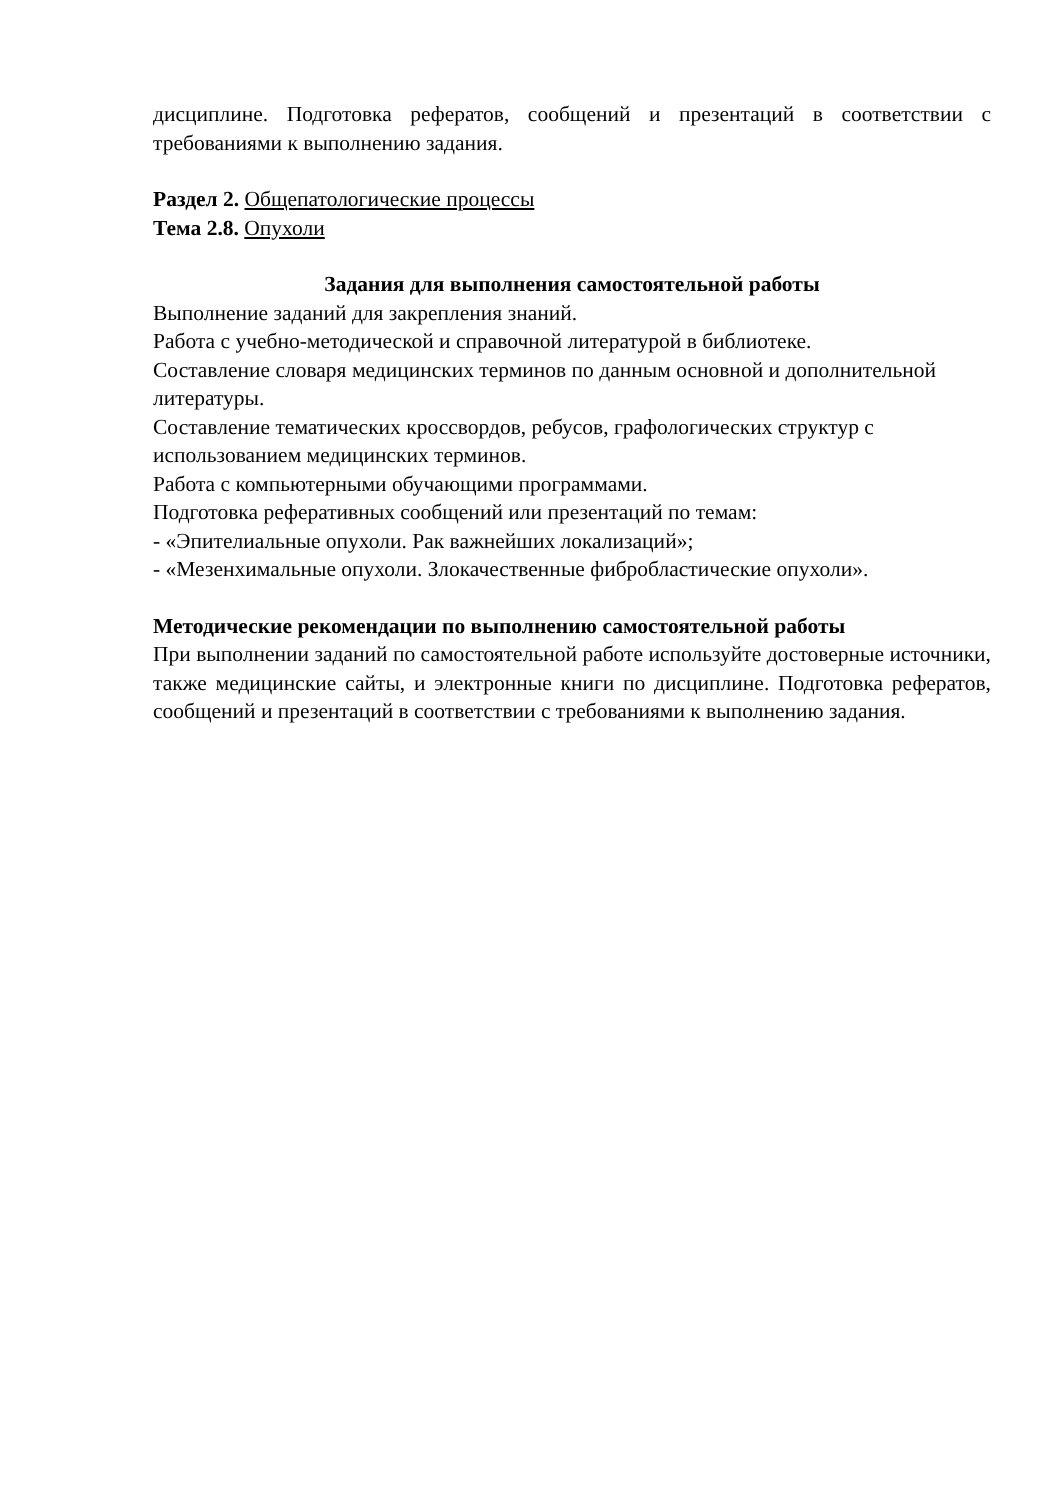дисциплине. Подготовка рефератов, сообщений и презентаций в соответствии с требованиями к выполнению задания.
Раздел 2. Общепатологические процессы
Тема 2.8. Опухоли
Задания для выполнения самостоятельной работы
Выполнение заданий для закрепления знаний.
Работа с учебно-методической и справочной литературой в библиотеке.
Составление словаря медицинских терминов по данным основной и дополнительной литературы.
Составление тематических кроссвордов, ребусов, графологических структур с использованием медицинских терминов.
Работа с компьютерными обучающими программами.
Подготовка реферативных сообщений или презентаций по темам:
- «Эпителиальные опухоли. Рак важнейших локализаций»;
- «Мезенхимальные опухоли. Злокачественные фибробластические опухоли».
Методические рекомендации по выполнению самостоятельной работы
При выполнении заданий по самостоятельной работе используйте достоверные источники, также медицинские сайты, и электронные книги по дисциплине. Подготовка рефератов, сообщений и презентаций в соответствии с требованиями к выполнению задания.